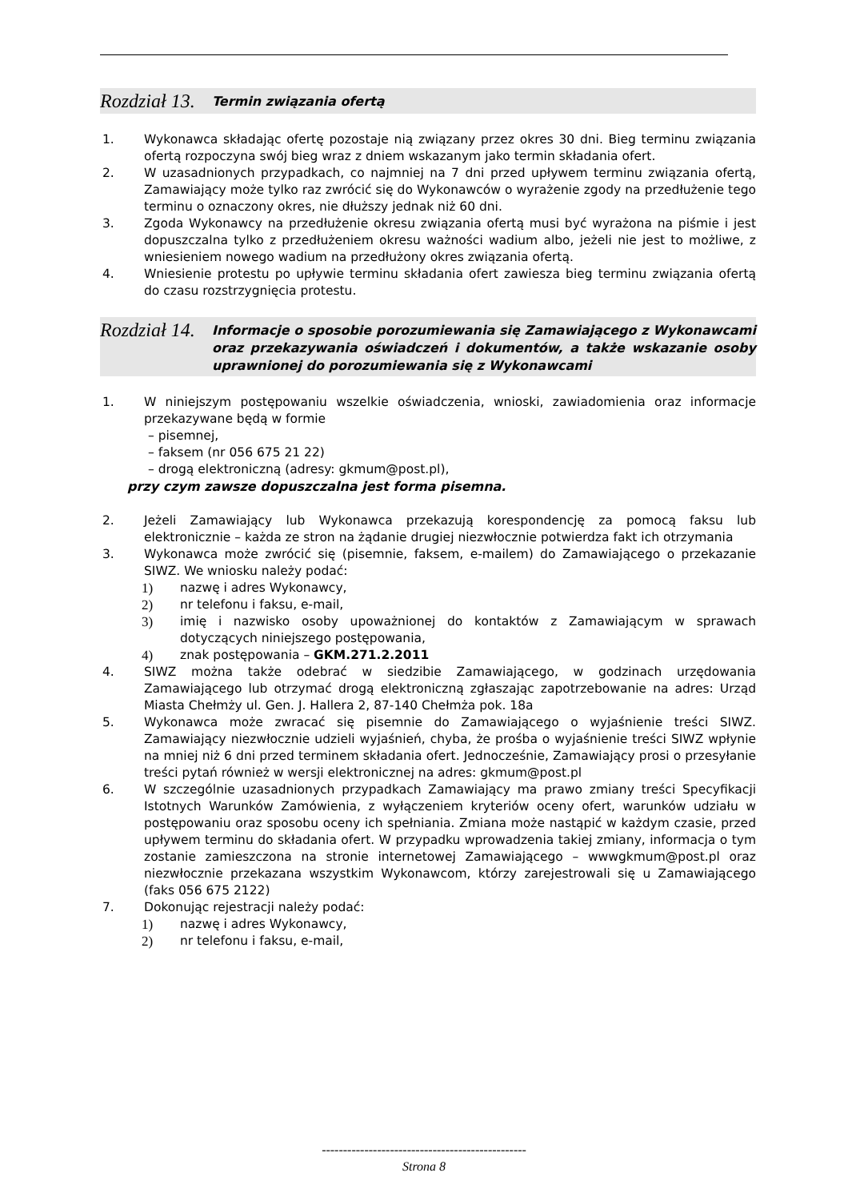Rozdział 13.
Termin związania ofertą
1. Wykonawca składając ofertę pozostaje nią związany przez okres 30 dni. Bieg terminu związania ofertą rozpoczyna swój bieg wraz z dniem wskazanym jako termin składania ofert.
2. W uzasadnionych przypadkach, co najmniej na 7 dni przed upływem terminu związania ofertą, Zamawiający może tylko raz zwrócić się do Wykonawców o wyrażenie zgody na przedłużenie tego terminu o oznaczony okres, nie dłuższy jednak niż 60 dni.
3. Zgoda Wykonawcy na przedłużenie okresu związania ofertą musi być wyrażona na piśmie i jest dopuszczalna tylko z przedłużeniem okresu ważności wadium albo, jeżeli nie jest to możliwe, z wniesieniem nowego wadium na przedłużony okres związania ofertą.
4. Wniesienie protestu po upływie terminu składania ofert zawiesza bieg terminu związania ofertą do czasu rozstrzygnięcia protestu.
Rozdział 14.
Informacje o sposobie porozumiewania się Zamawiającego z Wykonawcami oraz przekazywania oświadczeń i dokumentów, a także wskazanie osoby uprawnionej do porozumiewania się z Wykonawcami
1. W niniejszym postępowaniu wszelkie oświadczenia, wnioski, zawiadomienia oraz informacje przekazywane będą w formie
– pisemnej,
– faksem (nr 056 675 21 22)
– drogą elektroniczną (adresy: gkmum@post.pl),
przy czym zawsze dopuszczalna jest forma pisemna.
2. Jeżeli Zamawiający lub Wykonawca przekazują korespondencję za pomocą faksu lub elektronicznie – każda ze stron na żądanie drugiej niezwłocznie potwierdza fakt ich otrzymania
3. Wykonawca może zwrócić się (pisemnie, faksem, e-mailem) do Zamawiającego o przekazanie SIWZ. We wniosku należy podać:
1) nazwę i adres Wykonawcy,
2) nr telefonu i faksu, e-mail,
3) imię i nazwisko osoby upoważnionej do kontaktów z Zamawiającym w sprawach dotyczących niniejszego postępowania,
4) znak postępowania – GKM.271.2.2011
4. SIWZ można także odebrać w siedzibie Zamawiającego, w godzinach urzędowania Zamawiającego lub otrzymać drogą elektroniczną zgłaszając zapotrzebowanie na adres: Urząd Miasta Chełmży ul. Gen. J. Hallera 2, 87-140 Chełmża pok. 18a
5. Wykonawca może zwracać się pisemnie do Zamawiającego o wyjaśnienie treści SIWZ. Zamawiający niezwłocznie udzieli wyjaśnień, chyba, że prośba o wyjaśnienie treści SIWZ wpłynie na mniej niż 6 dni przed terminem składania ofert. Jednocześnie, Zamawiający prosi o przesyłanie treści pytań również w wersji elektronicznej na adres: gkmum@post.pl
6. W szczególnie uzasadnionych przypadkach Zamawiający ma prawo zmiany treści Specyfikacji Istotnych Warunków Zamówienia, z wyłączeniem kryteriów oceny ofert, warunków udziału w postępowaniu oraz sposobu oceny ich spełniania. Zmiana może nastąpić w każdym czasie, przed upływem terminu do składania ofert. W przypadku wprowadzenia takiej zmiany, informacja o tym zostanie zamieszczona na stronie internetowej Zamawiającego – wwwgkmum@post.pl oraz niezwłocznie przekazana wszystkim Wykonawcom, którzy zarejestrowali się u Zamawiającego (faks 056 675 2122)
7. Dokonując rejestracji należy podać:
1) nazwę i adres Wykonawcy,
2) nr telefonu i faksu, e-mail,
------------------------------------------------
Strona 8